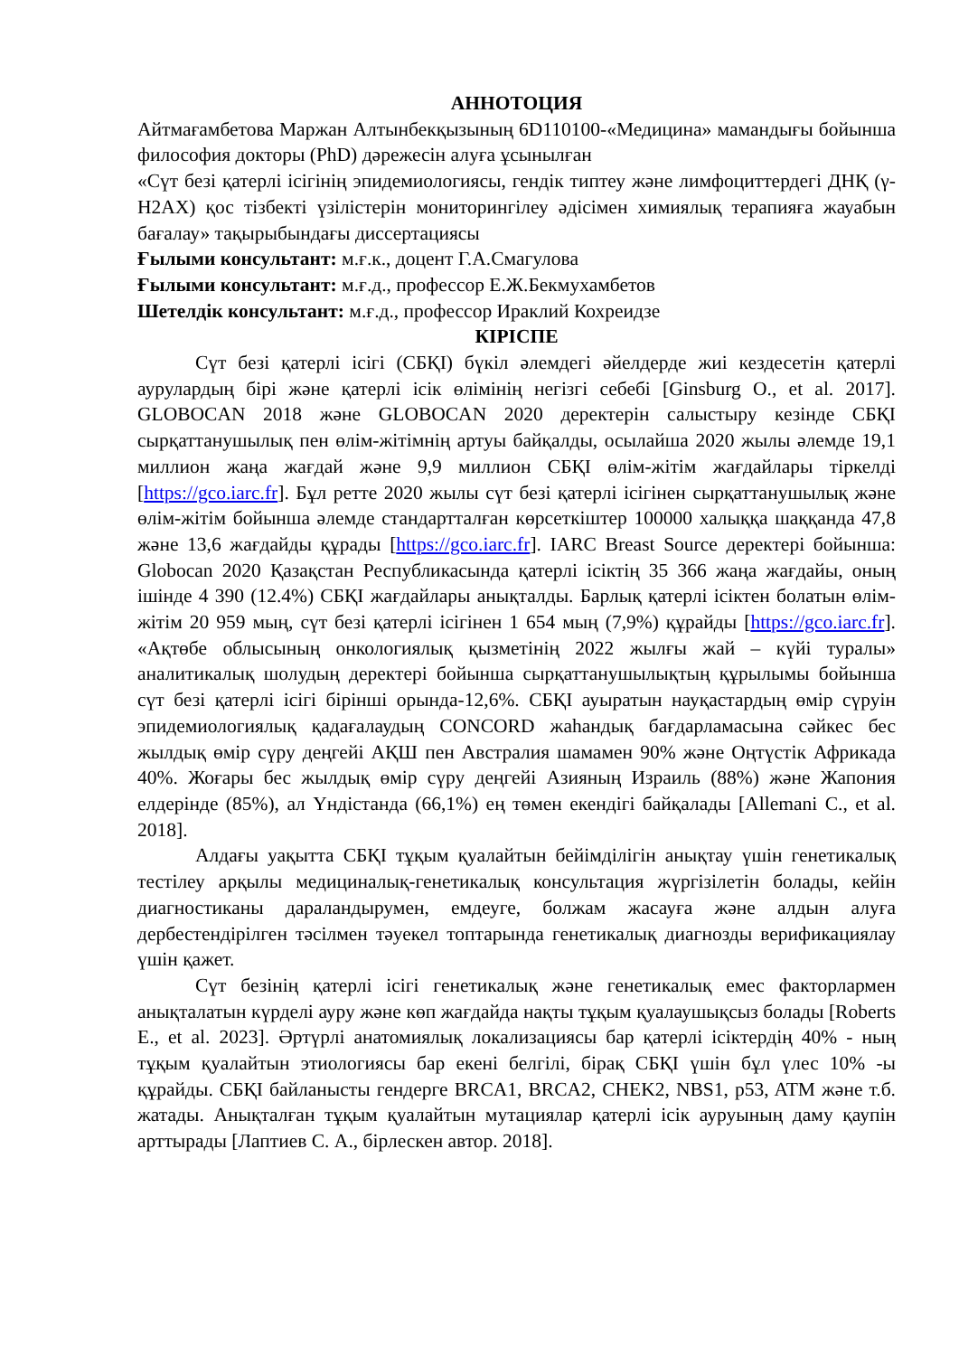АННОТОЦИЯ
Айтмағамбетова Маржан Алтынбекқызының 6D110100-«Медицина» мамандығы бойынша философия докторы (PhD) дәрежесін алуға ұсынылған
«Сүт безі қатерлі ісігінің эпидемиологиясы, гендік типтеу және лимфоциттердегі ДНҚ (γ- H2AX) қос тізбекті үзілістерін мониторингілеу әдісімен химиялық терапияға жауабын бағалау» тақырыбындағы диссертациясы
Ғылыми консультант: м.ғ.к., доцент Г.А.Смагулова
Ғылыми консультант: м.ғ.д., профессор Е.Ж.Бекмухамбетов
Шетелдік консультант: м.ғ.д., профессор Ираклий Кохреидзе
КІРІСПЕ
Сүт безі қатерлі ісігі (СБҚІ) бүкіл әлемдегі әйелдерде жиі кездесетін қатерлі аурулардың бірі және қатерлі ісік өлімінің негізгі себебі [Ginsburg O., et al. 2017]. GLOBOCAN 2018 және GLOBOCAN 2020 деректерін салыстыру кезінде СБҚІ сырқаттанушылық пен өлім-жітімнің артуы байқалды, осылайша 2020 жылы әлемде 19,1 миллион жаңа жағдай және 9,9 миллион СБҚІ өлім-жітім жағдайлары тіркелді [https://gco.iarc.fr]. Бұл ретте 2020 жылы сүт безі қатерлі ісігінен сырқаттанушылық және өлім-жітім бойынша әлемде стандартталған көрсеткіштер 100000 халыққа шаққанда 47,8 және 13,6 жағдайды құрады [https://gco.iarc.fr]. IARC Breast Source деректері бойынша: Globocan 2020 Қазақстан Республикасында қатерлі ісіктің 35 366 жаңа жағдайы, оның ішінде 4 390 (12.4%) СБҚІ жағдайлары анықталды. Барлық қатерлі ісіктен болатын өлім-жітім 20 959 мың, сүт безі қатерлі ісігінен 1 654 мың (7,9%) құрайды [https://gco.iarc.fr]. «Ақтөбе облысының онкологиялық қызметінің 2022 жылғы жай – күйі туралы» аналитикалық шолудың деректері бойынша сырқаттанушылықтың құрылымы бойынша сүт безі қатерлі ісігі бірінші орында-12,6%. СБҚІ ауыратын науқастардың өмір сүруін эпидемиологиялық қадағалаудың CONCORD жаһандық бағдарламасына сәйкес бес жылдық өмір сүру деңгейі АҚШ пен Австралия шамамен 90% және Оңтүстік Африкада 40%. Жоғары бес жылдық өмір сүру деңгейі Азияның Израиль (88%) және Жапония елдерінде (85%), ал Үндістанда (66,1%) ең төмен екендігі байқалады [Allemani C., et al. 2018].
Алдағы уақытта СБҚІ тұқым қуалайтын бейімділігін анықтау үшін генетикалық тестілеу арқылы медициналық-генетикалық консультация жүргізілетін болады, кейін диагностиканы дараландырумен, емдеуге, болжам жасауға және алдын алуға дербестендірілген тәсілмен тәуекел топтарында генетикалық диагнозды верификациялау үшін қажет.
Сүт безінің қатерлі ісігі генетикалық және генетикалық емес факторлармен анықталатын күрделі ауру және көп жағдайда нақты тұқым қуалаушықсыз болады [Roberts E., et al. 2023]. Әртүрлі анатомиялық локализациясы бар қатерлі ісіктердің 40% - ның тұқым қуалайтын этиологиясы бар екені белгілі, бірақ СБҚІ үшін бұл үлес 10% -ы құрайды. СБҚІ байланысты гендерге BRCA1, BRCA2, CHEK2, NBS1, p53, ATM және т.б. жатады. Анықталған тұқым қуалайтын мутациялар қатерлі ісік ауруының даму қаупін арттырады [Лаптиев С. А., бірлескен автор. 2018].